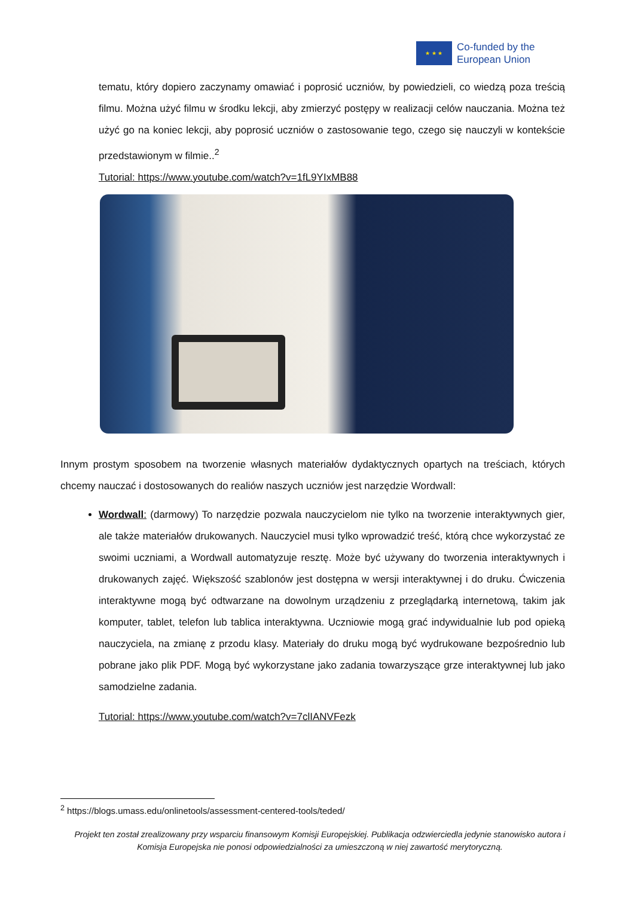★ ★ ★
Co-funded by the
European Union
tematu, który dopiero zaczynamy omawiać i poprosić uczniów, by powiedzieli, co wiedzą poza treścią filmu. Można użyć filmu w środku lekcji, aby zmierzyć postępy w realizacji celów nauczania. Można też użyć go na koniec lekcji, aby poprosić uczniów o zastosowanie tego, czego się nauczyli w kontekście przedstawionym w filmie..<sup>2</sup>
Tutorial: https://www.youtube.com/watch?v=1fL9YIxMB88
Innym prostym sposobem na tworzenie własnych materiałów dydaktycznych opartych na treściach, których chcemy nauczać i dostosowanych do realiów naszych uczniów jest narzędzie Wordwall:
Wordwall: (darmowy) To narzędzie pozwala nauczycielom nie tylko na tworzenie interaktywnych gier, ale także materiałów drukowanych. Nauczyciel musi tylko wprowadzić treść, którą chce wykorzystać ze swoimi uczniami, a Wordwall automatyzuje resztę. Może być używany do tworzenia interaktywnych i drukowanych zajęć. Większość szablonów jest dostępna w wersji interaktywnej i do druku. Ćwiczenia interaktywne mogą być odtwarzane na dowolnym urządzeniu z przeglądarką internetową, takim jak komputer, tablet, telefon lub tablica interaktywna. Uczniowie mogą grać indywidualnie lub pod opieką nauczyciela, na zmianę z przodu klasy. Materiały do druku mogą być wydrukowane bezpośrednio lub pobrane jako plik PDF. Mogą być wykorzystane jako zadania towarzyszące grze interaktywnej lub jako samodzielne zadania.
Tutorial: https://www.youtube.com/watch?v=7clIANVFezk
<sup>2</sup> https://blogs.umass.edu/onlinetools/assessment-centered-tools/teded/
Projekt ten został zrealizowany przy wsparciu finansowym Komisji Europejskiej. Publikacja odzwierciedla jedynie stanowisko autora i Komisja Europejska nie ponosi odpowiedzialności za umieszczoną w niej zawartość merytoryczną.